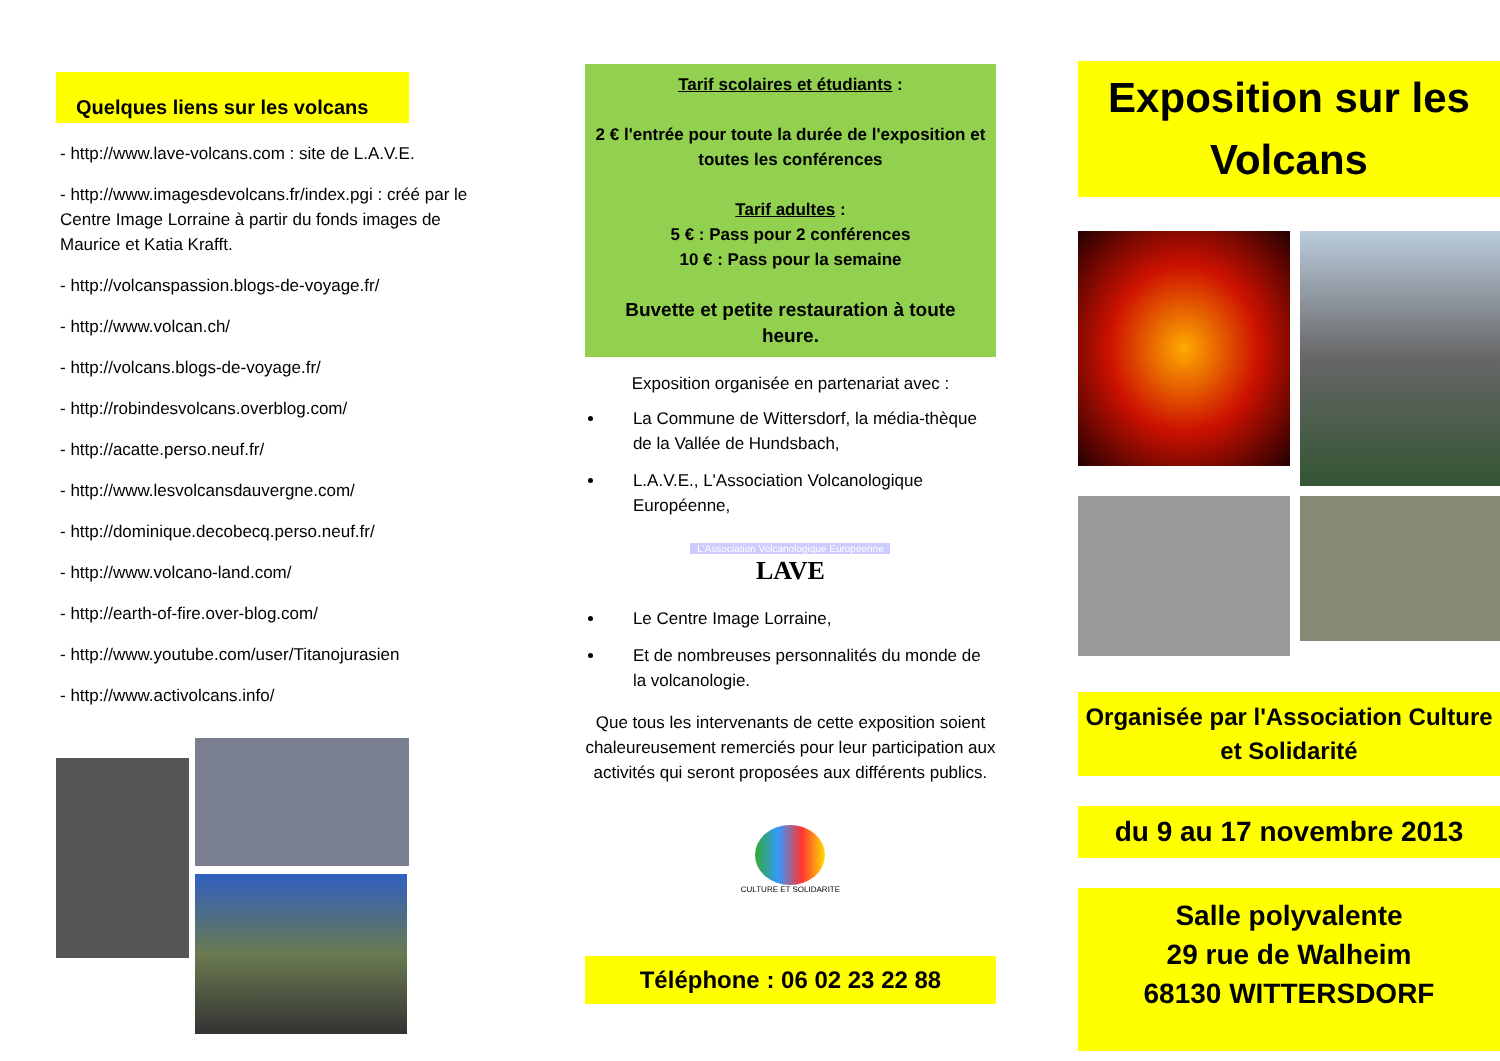Quelques liens sur les volcans
- http://www.lave-volcans.com : site de L.A.V.E.
- http://www.imagesdevolcans.fr/index.pgi : créé par le Centre Image Lorraine à partir du fonds images de Maurice et Katia Krafft.
- http://volcanspassion.blogs-de-voyage.fr/
- http://www.volcan.ch/
- http://volcans.blogs-de-voyage.fr/
- http://robindesvolcans.overblog.com/
- http://acatte.perso.neuf.fr/
- http://www.lesvolcansdauvergne.com/
- http://dominique.decobecq.perso.neuf.fr/
- http://www.volcano-land.com/
- http://earth-of-fire.over-blog.com/
- http://www.youtube.com/user/Titanojurasien
- http://www.activolcans.info/
Tarif scolaires et étudiants :
2 € l'entrée pour toute la durée de l'exposition et toutes les conférences
Tarif adultes :
5 € : Pass pour 2 conférences
10 € : Pass pour la semaine
Buvette et petite restauration à toute heure.
Exposition organisée en partenariat avec :
La Commune de Wittersdorf, la média-thèque de la Vallée de Hundsbach,
L.A.V.E., L'Association Volcanologique Européenne,
L'Association Volcanologique Européenne
LAVE
Le Centre Image Lorraine,
Et de nombreuses personnalités du monde de la volcanologie.
Que tous les intervenants de cette exposition soient chaleureusement remerciés pour leur participation aux activités qui seront proposées aux différents publics.
CULTURE ET SOLIDARITE
Téléphone : 06 02 23 22 88
Exposition sur les Volcans
Organisée par l'Association Culture et Solidarité
du 9 au 17 novembre 2013
Salle polyvalente
29 rue de Walheim
68130 WITTERSDORF